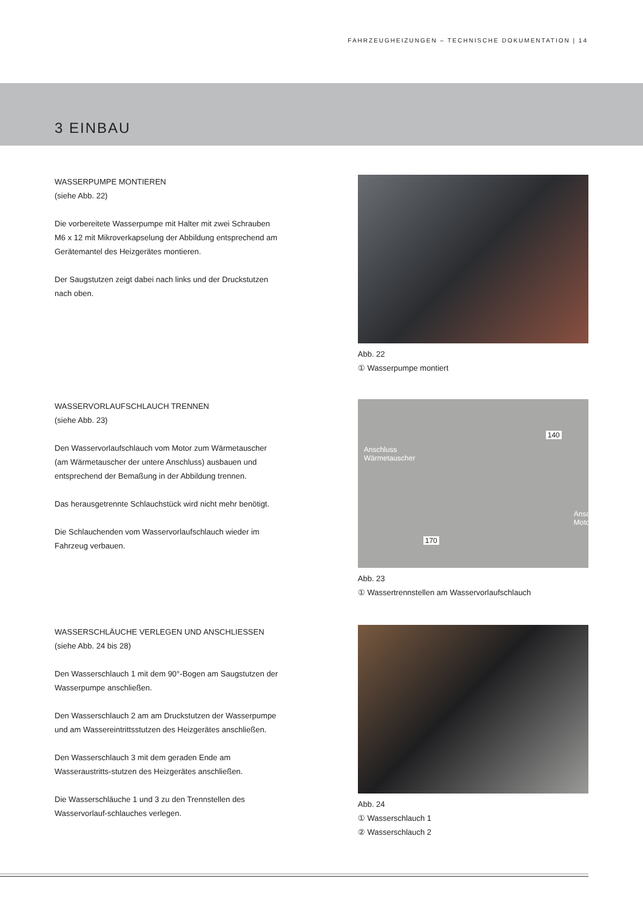FAHRZEUGHEIZUNGEN – TECHNISCHE DOKUMENTATION | 14
3 EINBAU
WASSERPUMPE MONTIEREN
(siehe Abb. 22)
Die vorbereitete Wasserpumpe mit Halter mit zwei Schrauben M6 x 12 mit Mikroverkapselung der Abbildung entsprechend am Gerätemantel des Heizgerätes montieren.
Der Saugstutzen zeigt dabei nach links und der Druckstutzen nach oben.
Abb. 22
① Wasserpumpe montiert
WASSERVORLAUFSCHLAUCH TRENNEN
(siehe Abb. 23)
Den Wasservorlaufschlauch vom Motor zum Wärmetauscher (am Wärmetauscher der untere Anschluss) ausbauen und entsprechend der Bemaßung in der Abbildung trennen.
Das herausgetrennte Schlauchstück wird nicht mehr benötigt.
Die Schlauchenden vom Wasservorlaufschlauch wieder im Fahrzeug verbauen.
Anschluss
Wärmetauscher
140
170
Anschluss
Motor
Abb. 23
① Wassertrennstellen am Wasservorlaufschlauch
WASSERSCHLÄUCHE VERLEGEN UND ANSCHLIESSEN
(siehe Abb. 24 bis 28)
Den Wasserschlauch 1 mit dem 90°-Bogen am Saugstutzen der Wasserpumpe anschließen.
Den Wasserschlauch 2 am am Druckstutzen der Wasserpumpe und am Wassereintrittsstutzen des Heizgerätes anschließen.
Den Wasserschlauch 3 mit dem geraden Ende am Wasseraustritts-stutzen des Heizgerätes anschließen.
Die Wasserschläuche 1 und 3 zu den Trennstellen des Wasservorlauf-schlauches verlegen.
Abb. 24
① Wasserschlauch 1
② Wasserschlauch 2